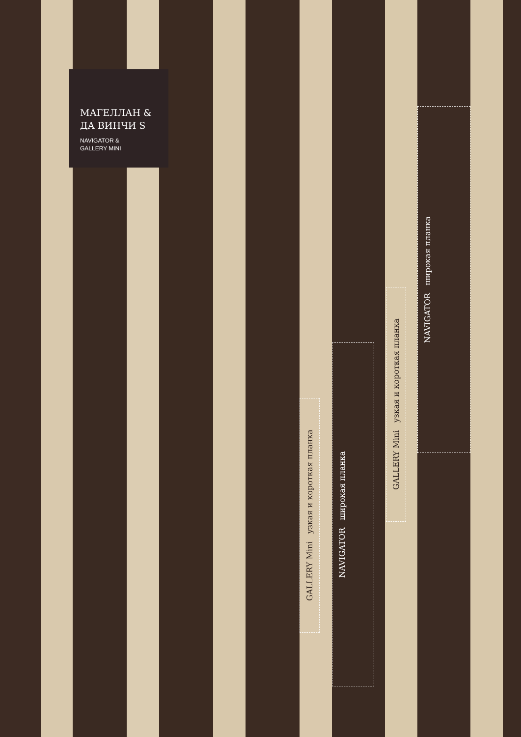МАГЕЛЛАН &
ДА ВИНЧИ S
NAVIGATOR &
GALLERY MINI
GALLERY Mini узкая и короткая планка
NAVIGATOR широкая планка
GALLERY Mini узкая и короткая планка
NAVIGATOR широкая планка